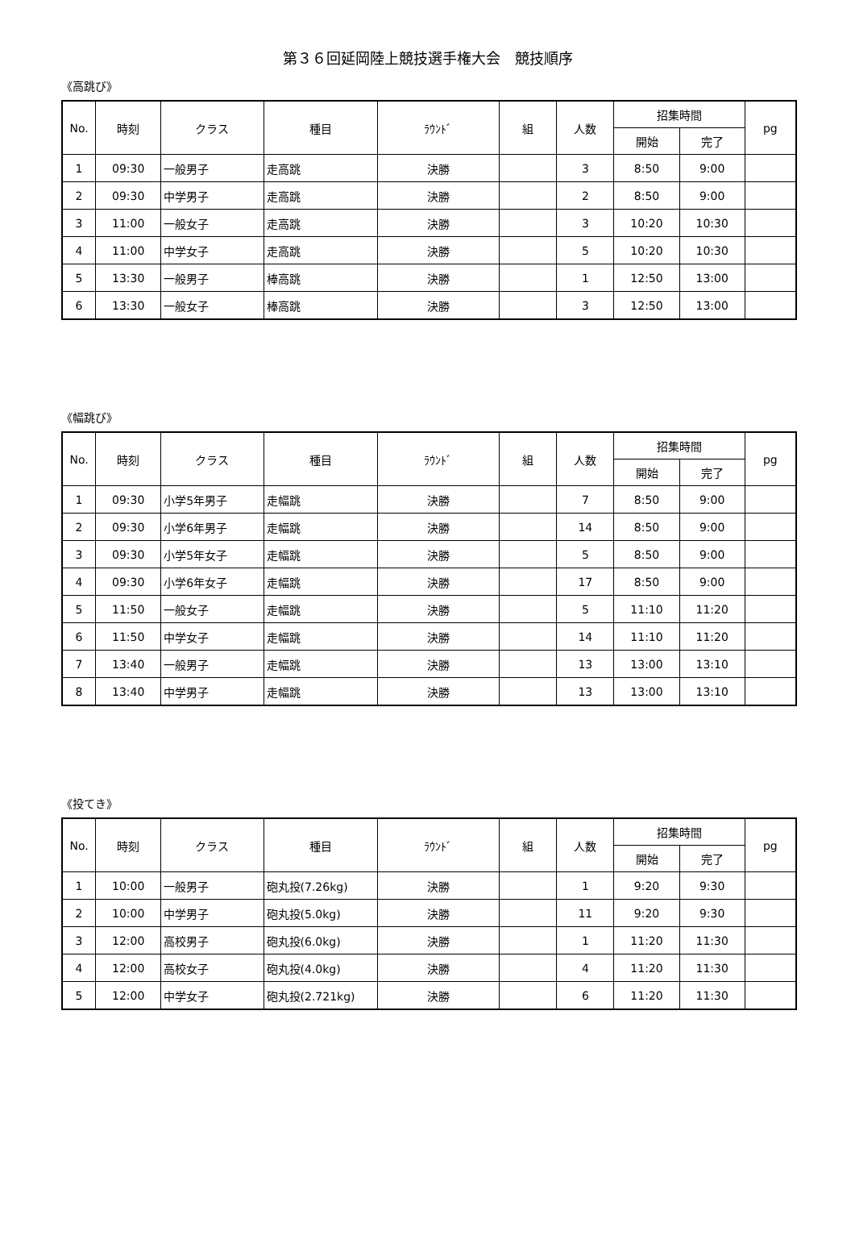第３６回延岡陸上競技選手権大会　競技順序
《高跳び》
| No. | 時刻 | クラス | 種目 | ﾗｳﾝﾄﾞ | 組 | 人数 | 招集時間 | | pg |
| --- | --- | --- | --- | --- | --- | --- | --- | --- | --- |
| | | | | | | | 開始 | 完了 | |
| 1 | 09:30 | 一般男子 | 走高跳 | 決勝 | | 3 | 8:50 | 9:00 | |
| 2 | 09:30 | 中学男子 | 走高跳 | 決勝 | | 2 | 8:50 | 9:00 | |
| 3 | 11:00 | 一般女子 | 走高跳 | 決勝 | | 3 | 10:20 | 10:30 | |
| 4 | 11:00 | 中学女子 | 走高跳 | 決勝 | | 5 | 10:20 | 10:30 | |
| 5 | 13:30 | 一般男子 | 棒高跳 | 決勝 | | 1 | 12:50 | 13:00 | |
| 6 | 13:30 | 一般女子 | 棒高跳 | 決勝 | | 3 | 12:50 | 13:00 | |
《幅跳び》
| No. | 時刻 | クラス | 種目 | ﾗｳﾝﾄﾞ | 組 | 人数 | 招集時間 | | pg |
| --- | --- | --- | --- | --- | --- | --- | --- | --- | --- |
| | | | | | | | 開始 | 完了 | |
| 1 | 09:30 | 小学5年男子 | 走幅跳 | 決勝 | | 7 | 8:50 | 9:00 | |
| 2 | 09:30 | 小学6年男子 | 走幅跳 | 決勝 | | 14 | 8:50 | 9:00 | |
| 3 | 09:30 | 小学5年女子 | 走幅跳 | 決勝 | | 5 | 8:50 | 9:00 | |
| 4 | 09:30 | 小学6年女子 | 走幅跳 | 決勝 | | 17 | 8:50 | 9:00 | |
| 5 | 11:50 | 一般女子 | 走幅跳 | 決勝 | | 5 | 11:10 | 11:20 | |
| 6 | 11:50 | 中学女子 | 走幅跳 | 決勝 | | 14 | 11:10 | 11:20 | |
| 7 | 13:40 | 一般男子 | 走幅跳 | 決勝 | | 13 | 13:00 | 13:10 | |
| 8 | 13:40 | 中学男子 | 走幅跳 | 決勝 | | 13 | 13:00 | 13:10 | |
《投てき》
| No. | 時刻 | クラス | 種目 | ﾗｳﾝﾄﾞ | 組 | 人数 | 招集時間 | | pg |
| --- | --- | --- | --- | --- | --- | --- | --- | --- | --- |
| | | | | | | | 開始 | 完了 | |
| 1 | 10:00 | 一般男子 | 砲丸投(7.26kg) | 決勝 | | 1 | 9:20 | 9:30 | |
| 2 | 10:00 | 中学男子 | 砲丸投(5.0kg) | 決勝 | | 11 | 9:20 | 9:30 | |
| 3 | 12:00 | 高校男子 | 砲丸投(6.0kg) | 決勝 | | 1 | 11:20 | 11:30 | |
| 4 | 12:00 | 高校女子 | 砲丸投(4.0kg) | 決勝 | | 4 | 11:20 | 11:30 | |
| 5 | 12:00 | 中学女子 | 砲丸投(2.721kg) | 決勝 | | 6 | 11:20 | 11:30 | |